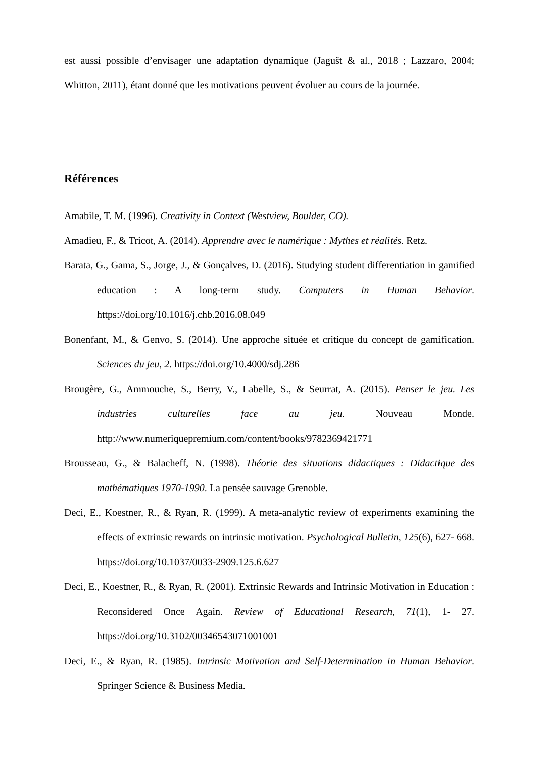est aussi possible d’envisager une adaptation dynamique (Jagušt & al., 2018 ; Lazzaro, 2004; Whitton, 2011), étant donné que les motivations peuvent évoluer au cours de la journée.
Références
Amabile, T. M. (1996). Creativity in Context (Westview, Boulder, CO).
Amadieu, F., & Tricot, A. (2014). Apprendre avec le numérique : Mythes et réalités. Retz.
Barata, G., Gama, S., Jorge, J., & Gonçalves, D. (2016). Studying student differentiation in gamified education : A long-term study. Computers in Human Behavior. https://doi.org/10.1016/j.chb.2016.08.049
Bonenfant, M., & Genvo, S. (2014). Une approche située et critique du concept de gamification. Sciences du jeu, 2. https://doi.org/10.4000/sdj.286
Brougère, G., Ammouche, S., Berry, V., Labelle, S., & Seurrat, A. (2015). Penser le jeu. Les industries culturelles face au jeu. Nouveau Monde. http://www.numeriquepremium.com/content/books/9782369421771
Brousseau, G., & Balacheff, N. (1998). Théorie des situations didactiques : Didactique des mathématiques 1970-1990. La pensée sauvage Grenoble.
Deci, E., Koestner, R., & Ryan, R. (1999). A meta-analytic review of experiments examining the effects of extrinsic rewards on intrinsic motivation. Psychological Bulletin, 125(6), 627‑ 668. https://doi.org/10.1037/0033-2909.125.6.627
Deci, E., Koestner, R., & Ryan, R. (2001). Extrinsic Rewards and Intrinsic Motivation in Education : Reconsidered Once Again. Review of Educational Research, 71(1), 1‑ 27. https://doi.org/10.3102/00346543071001001
Deci, E., & Ryan, R. (1985). Intrinsic Motivation and Self-Determination in Human Behavior. Springer Science & Business Media.